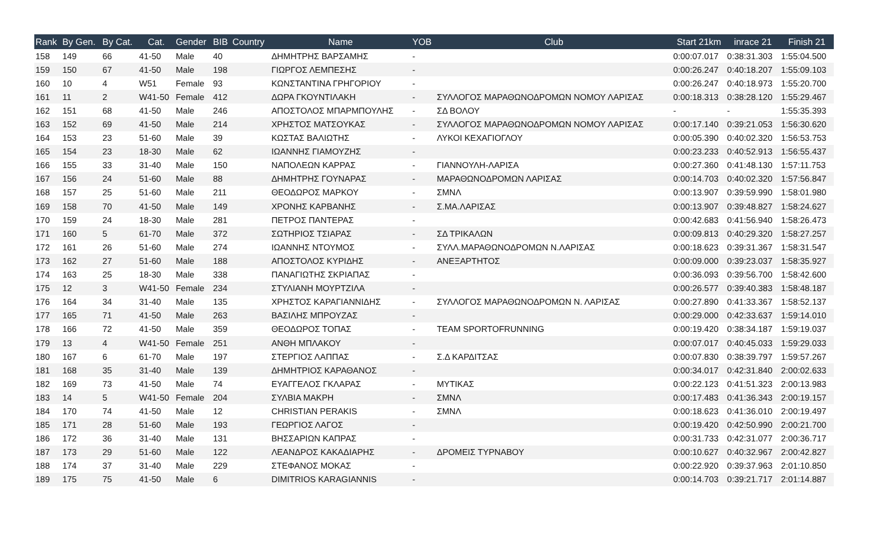| Rank | By Gen. | By Cat. | Cat. | Gender | BIB | Country | Name | YOB | Club | Start 21km | inrace 21 | Finish 21 |
| --- | --- | --- | --- | --- | --- | --- | --- | --- | --- | --- | --- | --- |
| 158 | 149 | 66 | 41-50 | Male | 40 | | ΔΗΜΗΤΡΗΣ ΒΑΡΣΑΜΗΣ | - | | 0:00:07.017 | 0:38:31.303 | 1:55:04.500 |
| 159 | 150 | 67 | 41-50 | Male | 198 | | ΓΙΩΡΓΟΣ ΛΕΜΠΕΣΗΣ | - | | 0:00:26.247 | 0:40:18.207 | 1:55:09.103 |
| 160 | 10 | 4 | W51 | Female | 93 | | ΚΩΝΣΤΑΝΤΙΝΑ ΓΡΗΓΟΡΙΟΥ | - | | 0:00:26.247 | 0:40:18.973 | 1:55:20.700 |
| 161 | 11 | 2 | W41-50 | Female | 412 | | ΔΩΡΑ ΓΚΟΥΝΤΙΛΑΚΗ | - | ΣΥΛΛΟΓΟΣ ΜΑΡΑΘΩΝΟΔΡΟΜΩΝ ΝΟΜΟΥ ΛΑΡΙΣΑΣ | 0:00:18.313 | 0:38:28.120 | 1:55:29.467 |
| 162 | 151 | 68 | 41-50 | Male | 246 | | ΑΠΟΣΤΟΛΟΣ ΜΠΑΡΜΠΟΥΛΗΣ | - | ΣΔ ΒΟΛΟΥ | - | - | 1:55:35.393 |
| 163 | 152 | 69 | 41-50 | Male | 214 | | ΧΡΗΣΤΟΣ ΜΑΤΣΟΥΚΑΣ | - | ΣΥΛΛΟΓΟΣ ΜΑΡΑΘΩΝΟΔΡΟΜΩΝ ΝΟΜΟΥ ΛΑΡΙΣΑΣ | 0:00:17.140 | 0:39:21.053 | 1:56:30.620 |
| 164 | 153 | 23 | 51-60 | Male | 39 | | ΚΩΣΤΑΣ ΒΑΛΙΩΤΗΣ | - | ΛΥΚΟΙ ΚΕΧΑΓΙΟΓΛΟΥ | 0:00:05.390 | 0:40:02.320 | 1:56:53.753 |
| 165 | 154 | 23 | 18-30 | Male | 62 | | ΙΩΑΝΝΗΣ ΓΙΑΜΟΥΖΗΣ | - | | 0:00:23.233 | 0:40:52.913 | 1:56:55.437 |
| 166 | 155 | 33 | 31-40 | Male | 150 | | ΝΑΠΟΛΕΩΝ ΚΑΡΡΑΣ | - | ΓΙΑΝΝΟΥΛΗ-ΛΑΡΙΣΑ | 0:00:27.360 | 0:41:48.130 | 1:57:11.753 |
| 167 | 156 | 24 | 51-60 | Male | 88 | | ΔΗΜΗΤΡΗΣ ΓΟΥΝΑΡΑΣ | - | ΜΑΡΑΘΩΝΟΔΡΟΜΩΝ ΛΑΡΙΣΑΣ | 0:00:14.703 | 0:40:02.320 | 1:57:56.847 |
| 168 | 157 | 25 | 51-60 | Male | 211 | | ΘΕΟΔΩΡΟΣ ΜΑΡΚΟΥ | - | ΣΜΝΛ | 0:00:13.907 | 0:39:59.990 | 1:58:01.980 |
| 169 | 158 | 70 | 41-50 | Male | 149 | | ΧΡΟΝΗΣ ΚΑΡΒΑΝΗΣ | - | Σ.ΜΑ.ΛΑΡΙΣΑΣ | 0:00:13.907 | 0:39:48.827 | 1:58:24.627 |
| 170 | 159 | 24 | 18-30 | Male | 281 | | ΠΕΤΡΟΣ ΠΑΝΤΕΡΑΣ | - | | 0:00:42.683 | 0:41:56.940 | 1:58:26.473 |
| 171 | 160 | 5 | 61-70 | Male | 372 | | ΣΩΤΗΡΙΟΣ ΤΣΙΑΡΑΣ | - | ΣΔ ΤΡΙΚΑΛΩΝ | 0:00:09.813 | 0:40:29.320 | 1:58:27.257 |
| 172 | 161 | 26 | 51-60 | Male | 274 | | ΙΩΑΝΝΗΣ ΝΤΟΥΜΟΣ | - | ΣΥΛΛ.ΜΑΡΑΘΩΝΟΔΡΟΜΩΝ Ν.ΛΑΡΙΣΑΣ | 0:00:18.623 | 0:39:31.367 | 1:58:31.547 |
| 173 | 162 | 27 | 51-60 | Male | 188 | | ΑΠΟΣΤΟΛΟΣ ΚΥΡΙΔΗΣ | - | ΑΝΕΞΑΡΤΗΤΟΣ | 0:00:09.000 | 0:39:23.037 | 1:58:35.927 |
| 174 | 163 | 25 | 18-30 | Male | 338 | | ΠΑΝΑΓΙΩΤΗΣ ΣΚΡΙΑΠΑΣ | - | | 0:00:36.093 | 0:39:56.700 | 1:58:42.600 |
| 175 | 12 | 3 | W41-50 | Female | 234 | | ΣΤΥΛΙΑΝΗ ΜΟΥΡΤΖΙΛΑ | - | | 0:00:26.577 | 0:39:40.383 | 1:58:48.187 |
| 176 | 164 | 34 | 31-40 | Male | 135 | | ΧΡΗΣΤΟΣ ΚΑΡΑΓΙΑΝΝΙΔΗΣ | - | ΣΥΛΛΟΓΟΣ ΜΑΡΑΘΩΝΟΔΡΟΜΩΝ Ν. ΛΑΡΙΣΑΣ | 0:00:27.890 | 0:41:33.367 | 1:58:52.137 |
| 177 | 165 | 71 | 41-50 | Male | 263 | | ΒΑΣΙΛΗΣ ΜΠΡΟΥΖΑΣ | - | | 0:00:29.000 | 0:42:33.637 | 1:59:14.010 |
| 178 | 166 | 72 | 41-50 | Male | 359 | | ΘΕΟΔΩΡΟΣ ΤΟΠΑΣ | - | TEAM SPORTOFRUNNING | 0:00:19.420 | 0:38:34.187 | 1:59:19.037 |
| 179 | 13 | 4 | W41-50 | Female | 251 | | ΑΝΘΗ ΜΠΛΑΚΟΥ | - | | 0:00:07.017 | 0:40:45.033 | 1:59:29.033 |
| 180 | 167 | 6 | 61-70 | Male | 197 | | ΣΤΕΡΓΙΟΣ ΛΑΠΠΑΣ | - | Σ.Δ ΚΑΡΔΙΤΣΑΣ | 0:00:07.830 | 0:38:39.797 | 1:59:57.267 |
| 181 | 168 | 35 | 31-40 | Male | 139 | | ΔΗΜΗΤΡΙΟΣ ΚΑΡΑΘΑΝΟΣ | - | | 0:00:34.017 | 0:42:31.840 | 2:00:02.633 |
| 182 | 169 | 73 | 41-50 | Male | 74 | | ΕΥΑΓΓΕΛΟΣ ΓΚΛΑΡΑΣ | - | ΜΥΤΙΚΑΣ | 0:00:22.123 | 0:41:51.323 | 2:00:13.983 |
| 183 | 14 | 5 | W41-50 | Female | 204 | | ΣΥΛΒΙΑ ΜΑΚΡΗ | - | ΣΜΝΛ | 0:00:17.483 | 0:41:36.343 | 2:00:19.157 |
| 184 | 170 | 74 | 41-50 | Male | 12 | | CHRISTIAN PERAKIS | - | ΣΜΝΛ | 0:00:18.623 | 0:41:36.010 | 2:00:19.497 |
| 185 | 171 | 28 | 51-60 | Male | 193 | | ΓΕΩΡΓΙΟΣ ΛΑΓΟΣ | - | | 0:00:19.420 | 0:42:50.990 | 2:00:21.700 |
| 186 | 172 | 36 | 31-40 | Male | 131 | | ΒΗΣΣΑΡΙΩΝ ΚΑΠΡΑΣ | - | | 0:00:31.733 | 0:42:31.077 | 2:00:36.717 |
| 187 | 173 | 29 | 51-60 | Male | 122 | | ΛΕΑΝΔΡΟΣ ΚΑΚΑΔΙΑΡΗΣ | - | ΔΡΟΜΕΙΣ ΤΥΡΝΑΒΟΥ | 0:00:10.627 | 0:40:32.967 | 2:00:42.827 |
| 188 | 174 | 37 | 31-40 | Male | 229 | | ΣΤΕΦΑΝΟΣ ΜΟΚΑΣ | - | | 0:00:22.920 | 0:39:37.963 | 2:01:10.850 |
| 189 | 175 | 75 | 41-50 | Male | 6 | | DIMITRIOS KARAGIANNIS | - | | 0:00:14.703 | 0:39:21.717 | 2:01:14.887 |